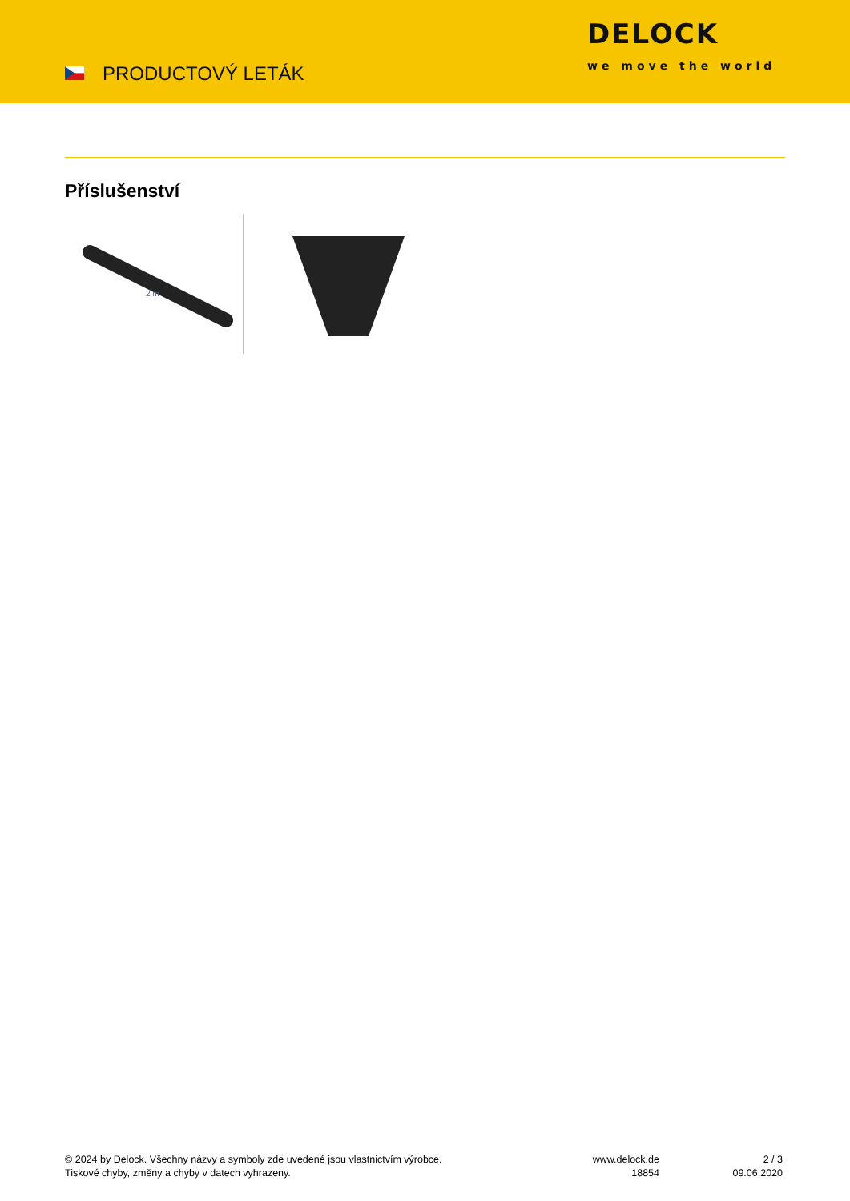PRODUCTOVÝ LETÁK
DELOCK
we move the world
Příslušenství
2 m
© 2024 by Delock. Všechny názvy a symboly zde uvedené jsou vlastnictvím výrobce.
Tiskové chyby, změny a chyby v datech vyhrazeny.
www.delock.de
18854
2 / 3
09.06.2020